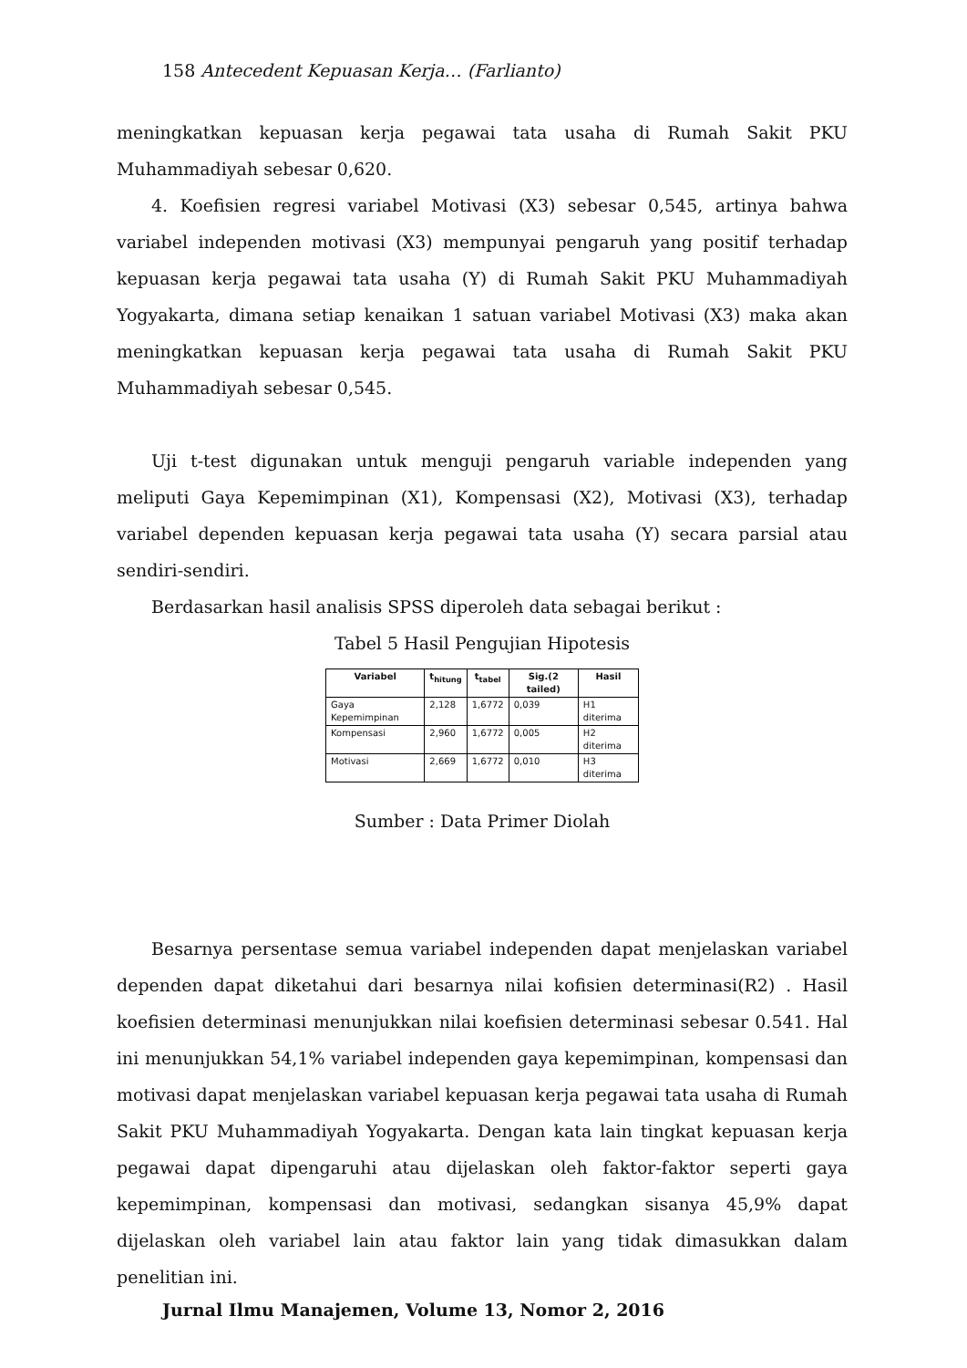158 Antecedent Kepuasan Kerja… (Farlianto)
meningkatkan kepuasan kerja pegawai tata usaha di Rumah Sakit PKU Muhammadiyah sebesar 0,620.
4. Koefisien regresi variabel Motivasi (X3) sebesar 0,545, artinya bahwa variabel independen motivasi (X3) mempunyai pengaruh yang positif terhadap kepuasan kerja pegawai tata usaha (Y) di Rumah Sakit PKU Muhammadiyah Yogyakarta, dimana setiap kenaikan 1 satuan variabel Motivasi (X3) maka akan meningkatkan kepuasan kerja pegawai tata usaha di Rumah Sakit PKU Muhammadiyah sebesar 0,545.
Uji t-test digunakan untuk menguji pengaruh variable independen yang meliputi Gaya Kepemimpinan (X1), Kompensasi (X2), Motivasi (X3), terhadap variabel dependen kepuasan kerja pegawai tata usaha (Y) secara parsial atau sendiri-sendiri.
Berdasarkan hasil analisis SPSS diperoleh data sebagai berikut :
Tabel 5 Hasil Pengujian Hipotesis
| Variabel | t<sub>hitung</sub> | t<sub>tabel</sub> | Sig.(2 tailed) | Hasil |
| --- | --- | --- | --- | --- |
| Gaya Kepemimpinan | 2,128 | 1,6772 | 0,039 | H1 diterima |
| Kompensasi | 2,960 | 1,6772 | 0,005 | H2 diterima |
| Motivasi | 2,669 | 1,6772 | 0,010 | H3 diterima |
Sumber : Data Primer Diolah
Besarnya persentase semua variabel independen dapat menjelaskan variabel dependen dapat diketahui dari besarnya nilai kofisien determinasi(R2) . Hasil koefisien determinasi menunjukkan nilai koefisien determinasi sebesar 0.541. Hal ini menunjukkan 54,1% variabel independen gaya kepemimpinan, kompensasi dan motivasi dapat menjelaskan variabel kepuasan kerja pegawai tata usaha di Rumah Sakit PKU Muhammadiyah Yogyakarta. Dengan kata lain tingkat kepuasan kerja pegawai dapat dipengaruhi atau dijelaskan oleh faktor-faktor seperti gaya kepemimpinan, kompensasi dan motivasi, sedangkan sisanya 45,9% dapat dijelaskan oleh variabel lain atau faktor lain yang tidak dimasukkan dalam penelitian ini.
Jurnal Ilmu Manajemen, Volume 13, Nomor 2, 2016